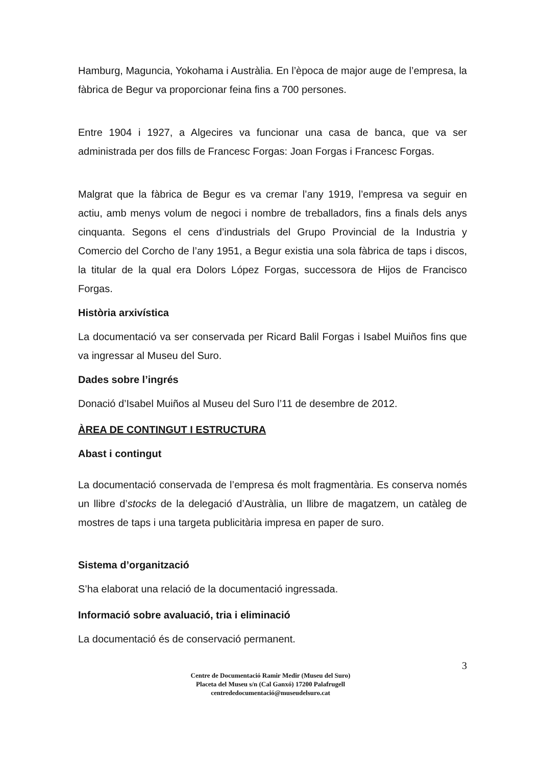Hamburg, Maguncia, Yokohama i Austràlia. En l’època de major auge de l’empresa, la fàbrica de Begur va proporcionar feina fins a 700 persones.
Entre 1904 i 1927, a Algecires va funcionar una casa de banca, que va ser administrada per dos fills de Francesc Forgas: Joan Forgas i Francesc Forgas.
Malgrat que la fàbrica de Begur es va cremar l’any 1919, l’empresa va seguir en actiu, amb menys volum de negoci i nombre de treballadors, fins a finals dels anys cinquanta. Segons el cens d’industrials del Grupo Provincial de la Industria y Comercio del Corcho de l’any 1951, a Begur existia una sola fàbrica de taps i discos, la titular de la qual era Dolors López Forgas, successora de Hijos de Francisco Forgas.
Història arxivística
La documentació va ser conservada per Ricard Balil Forgas i Isabel Muiños fins que va ingressar al Museu del Suro.
Dades sobre l’ingrés
Donació d’Isabel Muiños al Museu del Suro l’11 de desembre de 2012.
ÀREA DE CONTINGUT I ESTRUCTURA
Abast i contingut
La documentació conservada de l’empresa és molt fragmentària. Es conserva només un llibre d’stocks de la delegació d’Austràlia, un llibre de magatzem, un catàleg de mostres de taps i una targeta publicitària impresa en paper de suro.
Sistema d’organització
S’ha elaborat una relació de la documentació ingressada.
Informació sobre avaluació, tria i eliminació
La documentació és de conservació permanent.
3
Centre de Documentació Ramir Medir (Museu del Suro)
Placeta del Museu s/n (Cal Ganxó) 17200 Palafrugell
centrededocumentació@museudelsuro.cat